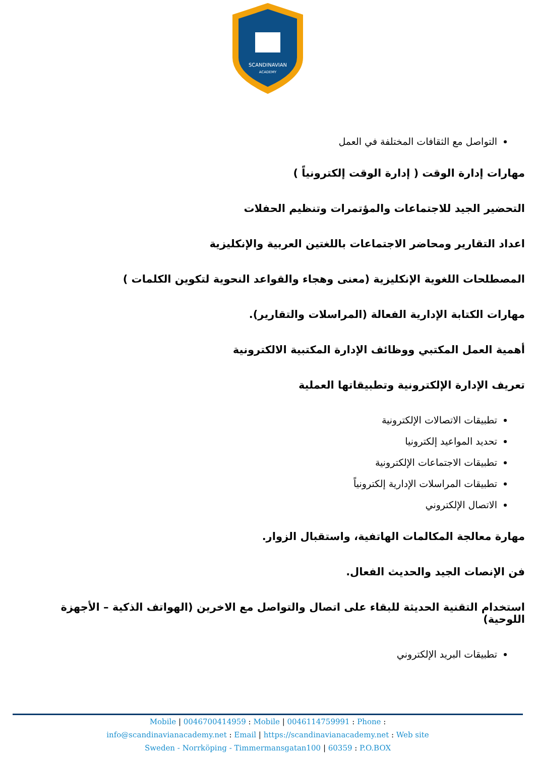SCANDINAVIAN
ACADEMY
التواصل مع الثقافات المختلفة في العمل
مهارات إدارة الوقت ( إدارة الوقت إلكترونياً )
التحضير الجيد للاجتماعات والمؤتمرات وتنظيم الحفلات
اعداد التقارير ومحاضر الاجتماعات باللغتين العربية والإنكليزية
المصطلحات اللغوية الإنكليزية (معنى وهجاء والقواعد النحوية لتكوين الكلمات )
مهارات الكتابة الإدارية الفعالة (المراسلات والتقارير).
أهمية العمل المكتبي ووظائف الإدارة المكتبية الالكترونية
تعريف الإدارة الإلكترونية وتطبيقاتها العملية
تطبيقات الاتصالات الإلكترونية
تحديد المواعيد إلكترونيا
تطبيقات الاجتماعات الإلكترونية
تطبيقات المراسلات الإدارية إلكترونياً
الاتصال الإلكتروني
مهارة معالجة المكالمات الهاتفية، واستقبال الزوار.
فن الإنصات الجيد والحديث الفعال.
استخدام التقنية الحديثة للبقاء على اتصال والتواصل مع الاخرين (الهواتف الذكية – الأجهزة اللوحية)
تطبيقات البريد الإلكتروني
Mobile | 0046700414959 : Mobile | 0046114759991 : Phone :
info@scandinavianacademy.net : Email | https://scandinavianacademy.net : Web site
Sweden - Norrköping - Timmermansgatan100 | 60359 : P.O.BOX